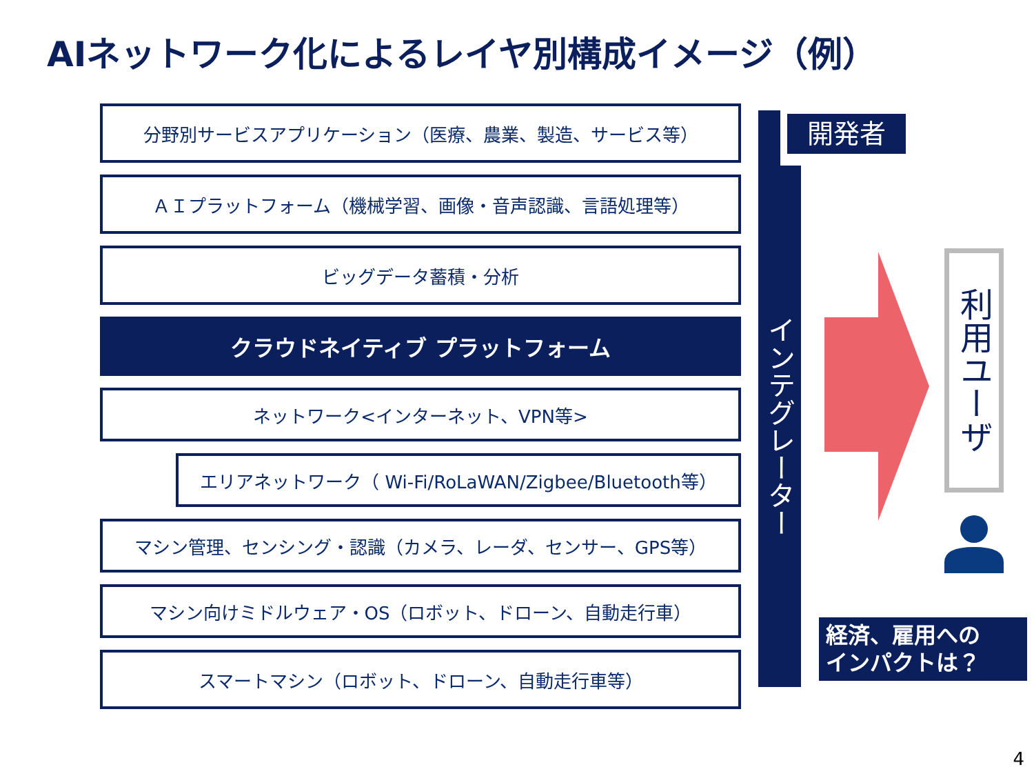AIネットワーク化によるレイヤ別構成イメージ（例）
分野別サービスアプリケーション（医療、農業、製造、サービス等）
ＡＩプラットフォーム（機械学習、画像・音声認識、言語処理等）
ビッグデータ蓄積・分析
クラウドネイティブ プラットフォーム
ネットワーク<インターネット、VPN等>
エリアネットワーク（ Wi-Fi/RoLaWAN/Zigbee/Bluetooth等）
マシン管理、センシング・認識（カメラ、レーダ、センサー、GPS等）
マシン向けミドルウェア・OS（ロボット、ドローン、自動走行車）
スマートマシン（ロボット、ドローン、自動走行車等）
インテグレーター
開発者
利用ユーザ
経済、雇用への
インパクトは？
4